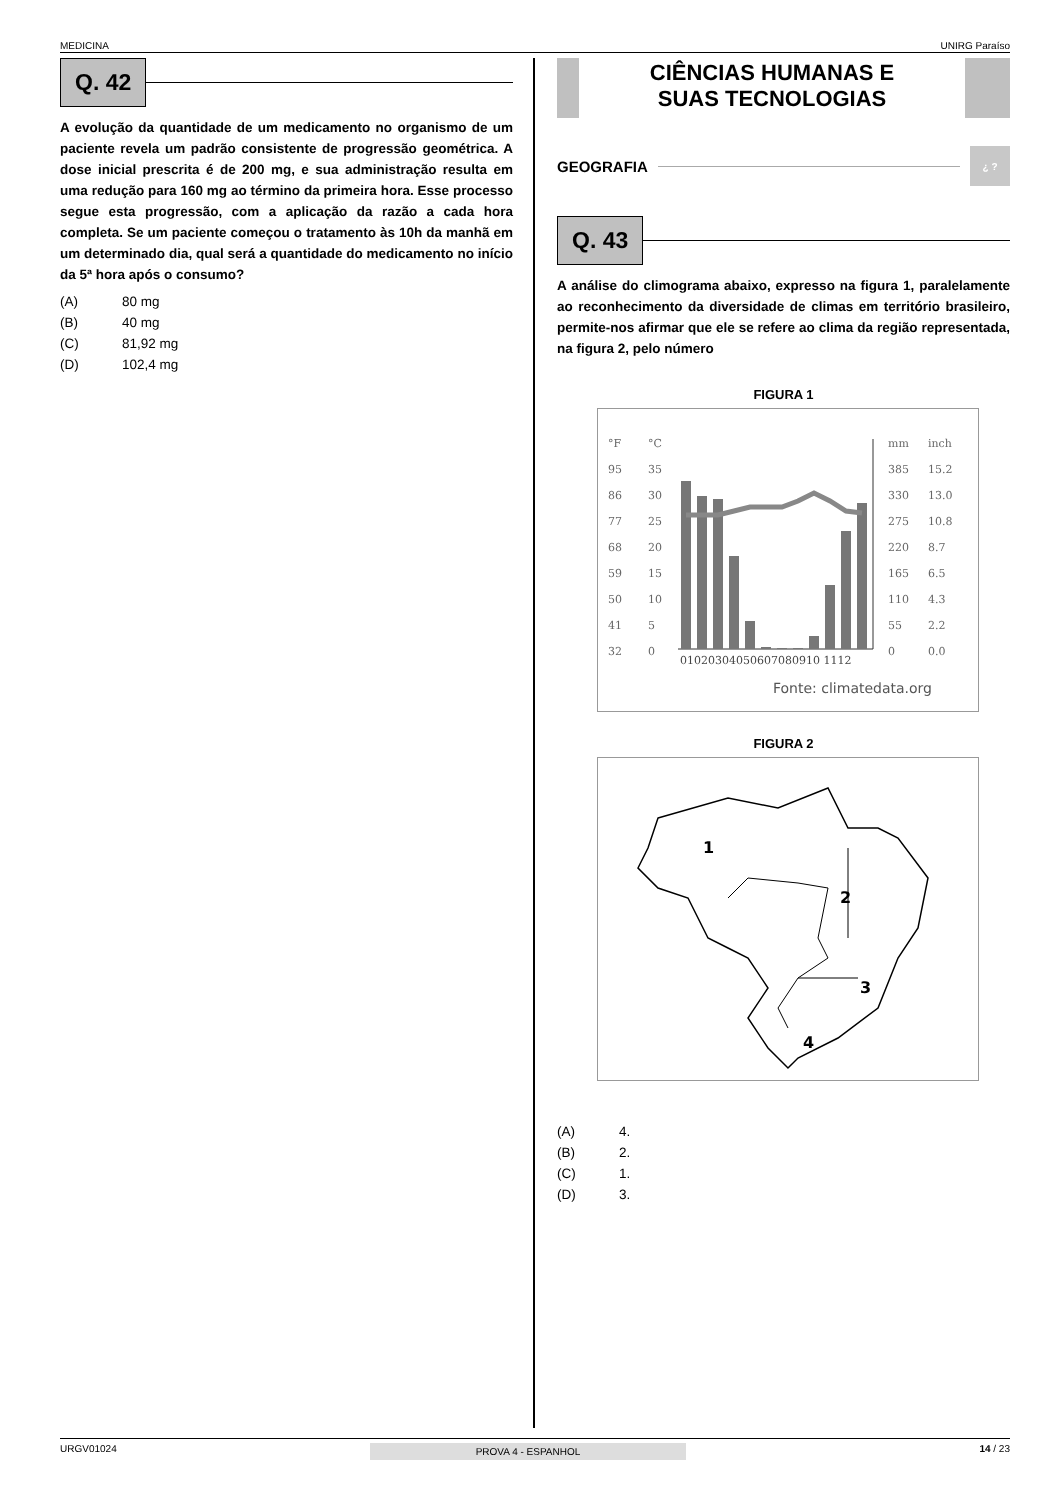MEDICINA UNIRG Paraíso
Q. 42
A evolução da quantidade de um medicamento no organismo de um paciente revela um padrão consistente de progressão geométrica. A dose inicial prescrita é de 200 mg, e sua administração resulta em uma redução para 160 mg ao término da primeira hora. Esse processo segue esta progressão, com a aplicação da razão a cada hora completa. Se um paciente começou o tratamento às 10h da manhã em um determinado dia, qual será a quantidade do medicamento no início da 5ª hora após o consumo?
(A) 80 mg
(B) 40 mg
(C) 81,92 mg
(D) 102,4 mg
CIÊNCIAS HUMANAS E
SUAS TECNOLOGIAS
GEOGRAFIA
¿ ?
Q. 43
A análise do climograma abaixo, expresso na figura 1, paralelamente ao reconhecimento da diversidade de climas em território brasileiro, permite-nos afirmar que ele se refere ao clima da região representada, na figura 2, pelo número
FIGURA 1
°F
°C
mm
inch
95
35
385
15.2
86
30
330
13.0
77
25
275
10.8
68
20
220
8.7
59
15
165
6.5
50
10
110
4.3
41
5
55
2.2
32
0
0
0.0
01020304050607080910 1112
Fonte: climatedata.org
FIGURA 2
1
2
3
4
(A) 4.
(B) 2.
(C) 1.
(D) 3.
URGV01024 PROVA 4 - ESPANHOL 14 / 23